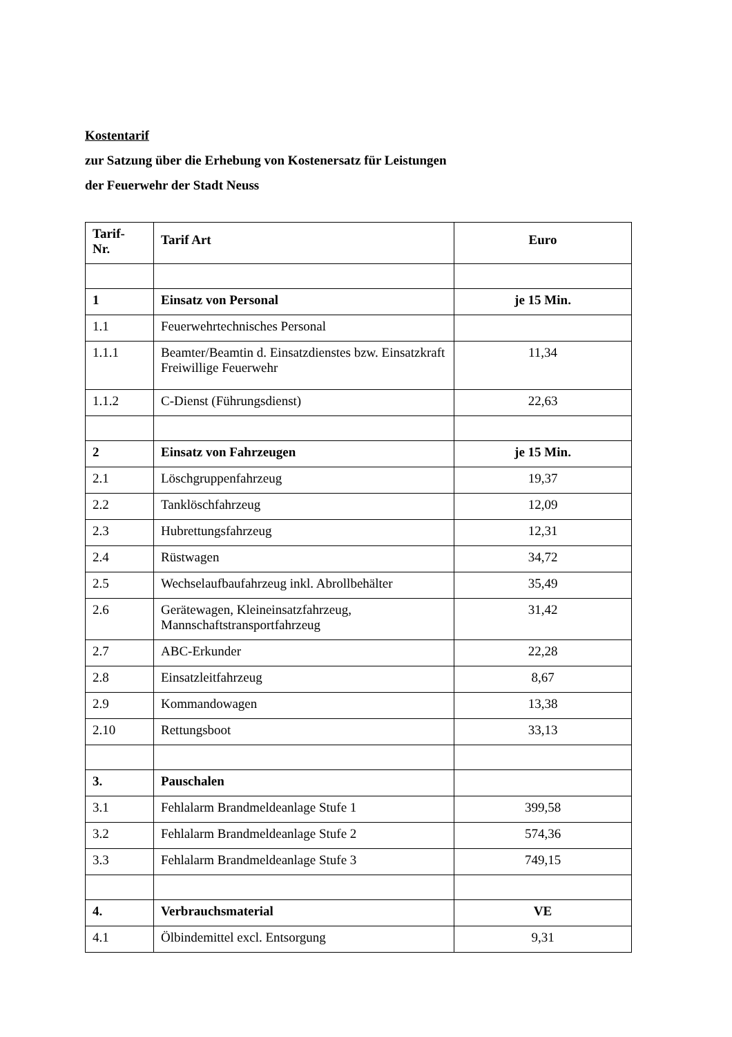Kostentarif
zur Satzung über die Erhebung von Kostenersatz für Leistungen
der Feuerwehr der Stadt Neuss
| Tarif- Nr. | Tarif Art | Euro |
| --- | --- | --- |
| 1 | Einsatz von Personal | je 15 Min. |
| 1.1 | Feuerwehrtechnisches Personal | |
| 1.1.1 | Beamter/Beamtin d. Einsatzdienstes bzw. Einsatzkraft Freiwillige Feuerwehr | 11,34 |
| 1.1.2 | C-Dienst (Führungsdienst) | 22,63 |
| 2 | Einsatz von Fahrzeugen | je 15 Min. |
| 2.1 | Löschgruppenfahrzeug | 19,37 |
| 2.2 | Tanklöschfahrzeug | 12,09 |
| 2.3 | Hubrettungsfahrzeug | 12,31 |
| 2.4 | Rüstwagen | 34,72 |
| 2.5 | Wechselaufbaufahrzeug inkl. Abrollbehälter | 35,49 |
| 2.6 | Gerätewagen, Kleineinsatzfahrzeug, Mannschaftstransportfahrzeug | 31,42 |
| 2.7 | ABC-Erkunder | 22,28 |
| 2.8 | Einsatzleitfahrzeug | 8,67 |
| 2.9 | Kommandowagen | 13,38 |
| 2.10 | Rettungsboot | 33,13 |
| 3. | Pauschalen | |
| 3.1 | Fehlalarm Brandmeldeanlage Stufe 1 | 399,58 |
| 3.2 | Fehlalarm Brandmeldeanlage Stufe 2 | 574,36 |
| 3.3 | Fehlalarm Brandmeldeanlage Stufe 3 | 749,15 |
| 4. | Verbrauchsmaterial | VE |
| 4.1 | Ölbindemittel excl. Entsorgung | 9,31 |